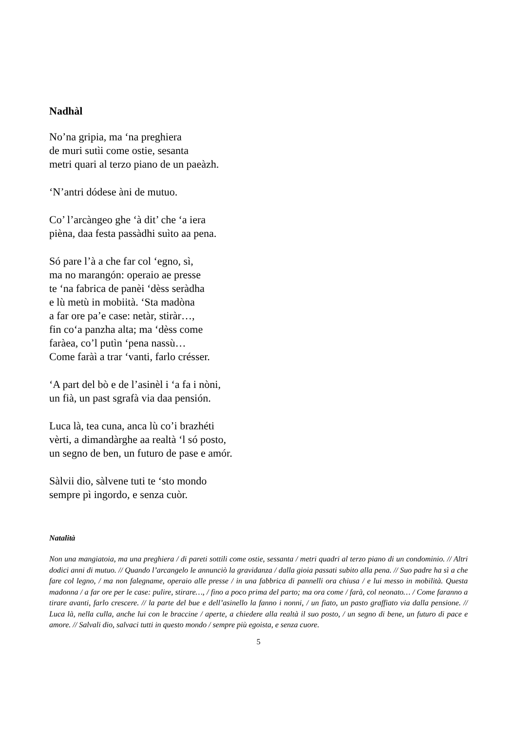Nadhàl
No’na gripia, ma ‘na preghiera
de muri sutìi come ostie, sesanta
metri quari al terzo piano de un paeàzh.
‘N’antri dódese àni de mutuo.
Co’ l’arcàngeo ghe ‘à dit’ che ‘a iera
pièna, daa festa passàdhi suìto aa pena.
Só pare l’à a che far col ‘egno, sì,
ma no marangón: operaio ae presse
te ‘na fabrica de panèi ‘dèss seràdha
e lù metù in mobiità. ‘Sta madòna
a far ore pa’e case: netàr, stiràr…,
fin co‘a panzha alta; ma ‘dèss come
faràea, co’l putìn ‘pena nassù…
Come faràì a trar ‘vanti, farlo crésser.
‘A part del bò e de l’asinèl i ‘a fa i nòni,
un fià, un past sgrafà via daa pensión.
Luca là, tea cuna, anca lù co’i brazhéti
vèrti, a dimandàrghe aa realtà ‘l só posto,
un segno de ben, un futuro de pase e amór.
Sàlvii dio, sàlvene tuti te ‘sto mondo
sempre pì ingordo, e senza cuòr.
Natalità
Non una mangiatoia, ma una preghiera / di pareti sottili come ostie, sessanta / metri quadri al terzo piano di un condominio. // Altri dodici anni di mutuo. // Quando l’arcangelo le annunciò la gravidanza / dalla gioia passati subito alla pena. // Suo padre ha sì a che fare col legno, / ma non falegname, operaio alle presse / in una fabbrica di pannelli ora chiusa / e lui messo in mobilità. Questa madonna / a far ore per le case: pulire, stirare…, / fino a poco prima del parto; ma ora come / farà, col neonato… / Come faranno a tirare avanti, farlo crescere. // la parte del bue e dell’asinello la fanno i nonni, / un fiato, un pasto graffiato via dalla pensione. // Luca là, nella culla, anche lui con le braccine / aperte, a chiedere alla realtà il suo posto, / un segno di bene, un futuro di pace e amore. // Salvali dio, salvaci tutti in questo mondo / sempre più egoista, e senza cuore.
5